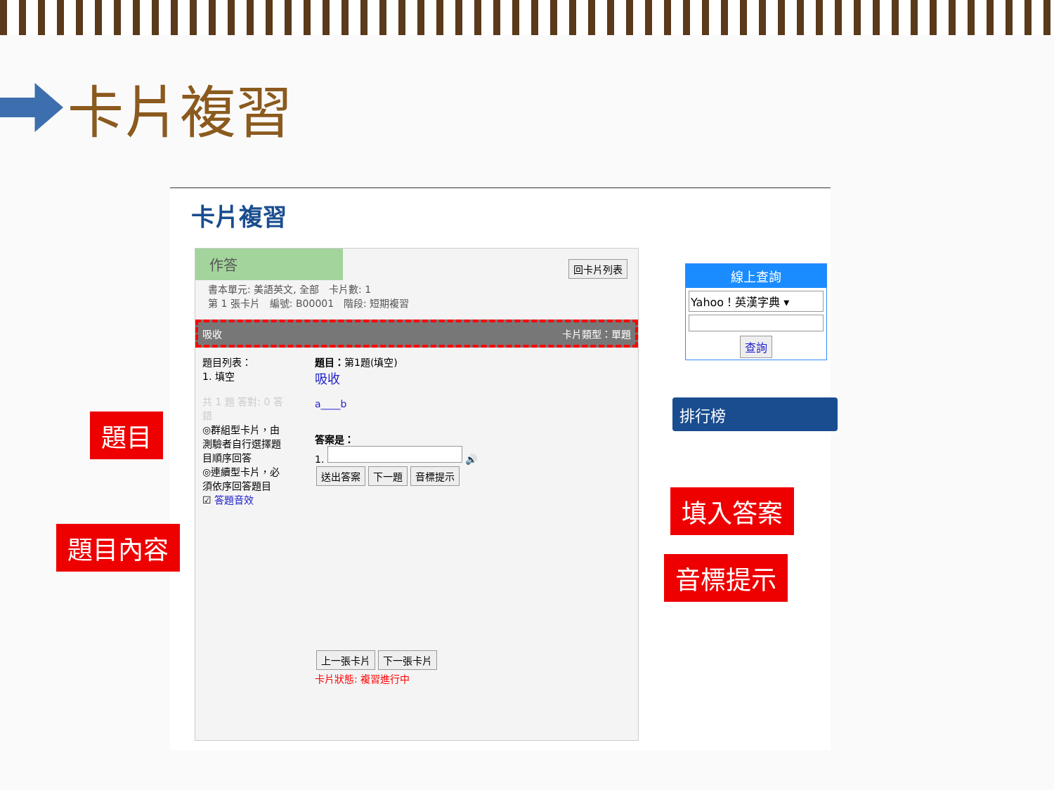卡片複習
卡片複習
作答
回卡片列表
書本單元: 美語英文, 全部　卡片數: 1
第 1 張卡片　編號: B00001　階段: 短期複習
吸收 卡片類型：單題
題目列表：
1. 填空
共 1 題 答對: 0 答錯
◎群組型卡片，由測驗者自行選擇題目順序回答
◎連續型卡片，必須依序回答題目
☑ 答題音效
題目：第1題(填空)
吸收
a____b
答案是：
1. 🔊
送出答案 下一題 音標提示 上一張卡片 下一張卡片
卡片狀態: 複習進行中
線上查詢
Yahoo！英漢字典 ▾
查詢
排行榜
題目
題目內容
填入答案
音標提示